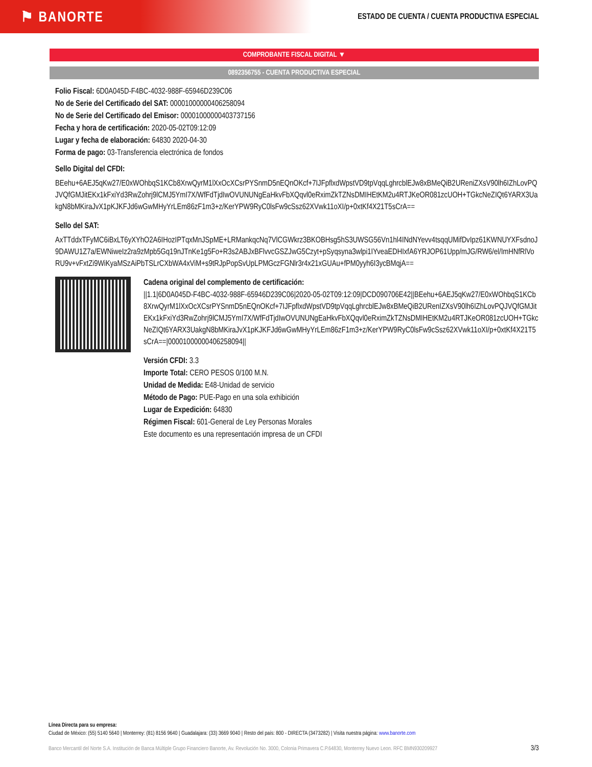⚑ BANORTE
ESTADO DE CUENTA / CUENTA PRODUCTIVA ESPECIAL
COMPROBANTE FISCAL DIGITAL ▼
0892356755 - CUENTA PRODUCTIVA ESPECIAL
Folio Fiscal: 6D0A045D-F4BC-4032-988F-65946D239C06
No de Serie del Certificado del SAT: 00001000000406258094
No de Serie del Certificado del Emisor: 00001000000403737156
Fecha y hora de certificación: 2020-05-02T09:12:09
Lugar y fecha de elaboración: 64830 2020-04-30
Forma de pago: 03-Transferencia electrónica de fondos
Sello Digital del CFDI:
BEehu+6AEJ5qKw27/E0xWOhbqS1KCb8XrwQyrM1lXxOcXCsrPYSnmD5nEQnOKcf+7IJFpflxdWpstVD9tpVqqLghrcblEJw8xBMeQiB2UReniZXsV90lh6IZhLovPQJVQfGMJitEKx1kFxiYd3RwZohrj9lCMJ5YmI7X/WfFdTjdIwOVUNUNgEaHkvFbXQqvl0eRximZkTZNsDMIHEtKM2u4RTJKeOR081zcUOH+TGkcNeZIQt6YARX3UakgN8bMKiraJvX1pKJKFJd6wGwMHyYrLEm86zF1m3+z/KerYPW9RyC0lsFw9cSsz62XVwk11oXI/p+0xtKf4X21T5sCrA==
Sello del SAT:
AxTTddxTFyMC6iBxLT6yXYhO2A6IHozIPTqxMnJSpME+LRMankqcNq7VlCGWkrz3BKOBHsg5hS3UWSG56Vn1hl4INdNYevv4tsqqUMifDvIpz61KWNUYXFsdnoJ9DAWU1Z7a/EWNiweIz2ra9zMpb5Gq19nJTnKe1g5Fo+R3s2ABJxBFlvvcGSZJwG5Czyt+pSyqsyna3wlpi1IYveaEDHIxfA6YRJOP61Upp/mJG/RW6/el/ImHNfRlVoRU9v+vFxtZi9WiKyaMSzAiPbTSLrCXbWA4xViM+s9tRJpPopSvUpLPMGczFGNlr3r4x21xGUAu+fPM0yyh6I3ycBMqjA==
Cadena original del complemento de certificación:
||1.1|6D0A045D-F4BC-4032-988F-65946D239C06|2020-05-02T09:12:09|DCD090706E42||BEehu+6AEJ5qKw27/E0xWOhbqS1KCb8XrwQyrM1lXxOcXCsrPYSnmD5nEQnOKcf+7IJFpflxdWpstVD9tpVqqLghrcblEJw8xBMeQiB2URenIZXsV90lh6IZhLovPQJVQfGMJitEKx1kFxiYd3RwZohrj9lCMJ5YmI7X/WfFdTjdIwOVUNUNgEaHkvFbXQqvl0eRximZkTZNsDMIHEtKM2u4RTJKeOR081zcUOH+TGkcNeZIQt6YARX3UakgN8bMKiraJvX1pKJKFJd6wGwMHyYrLEm86zF1m3+z/KerYPW9RyC0lsFw9cSsz62XVwk11oXI/p+0xtKf4X21T5sCrA==|00001000000406258094||
Versión CFDI: 3.3
Importe Total: CERO PESOS 0/100 M.N.
Unidad de Medida: E48-Unidad de servicio
Método de Pago: PUE-Pago en una sola exhibición
Lugar de Expedición: 64830
Régimen Fiscal: 601-General de Ley Personas Morales
Este documento es una representación impresa de un CFDI
Línea Directa para su empresa:
Ciudad de México: (55) 5140 5640 | Monterrey: (81) 8156 9640 | Guadalajara: (33) 3669 9040 | Resto del país: 800 - DIRECTA (3473282) | Visita nuestra página: www.banorte.com
Banco Mercantil del Norte S.A. Institución de Banca Múltiple Grupo Financiero Banorte, Av. Revolución No. 3000, Colonia Primavera C.P.64830, Monterrey Nuevo Leon. RFC BMN930209927 3/3